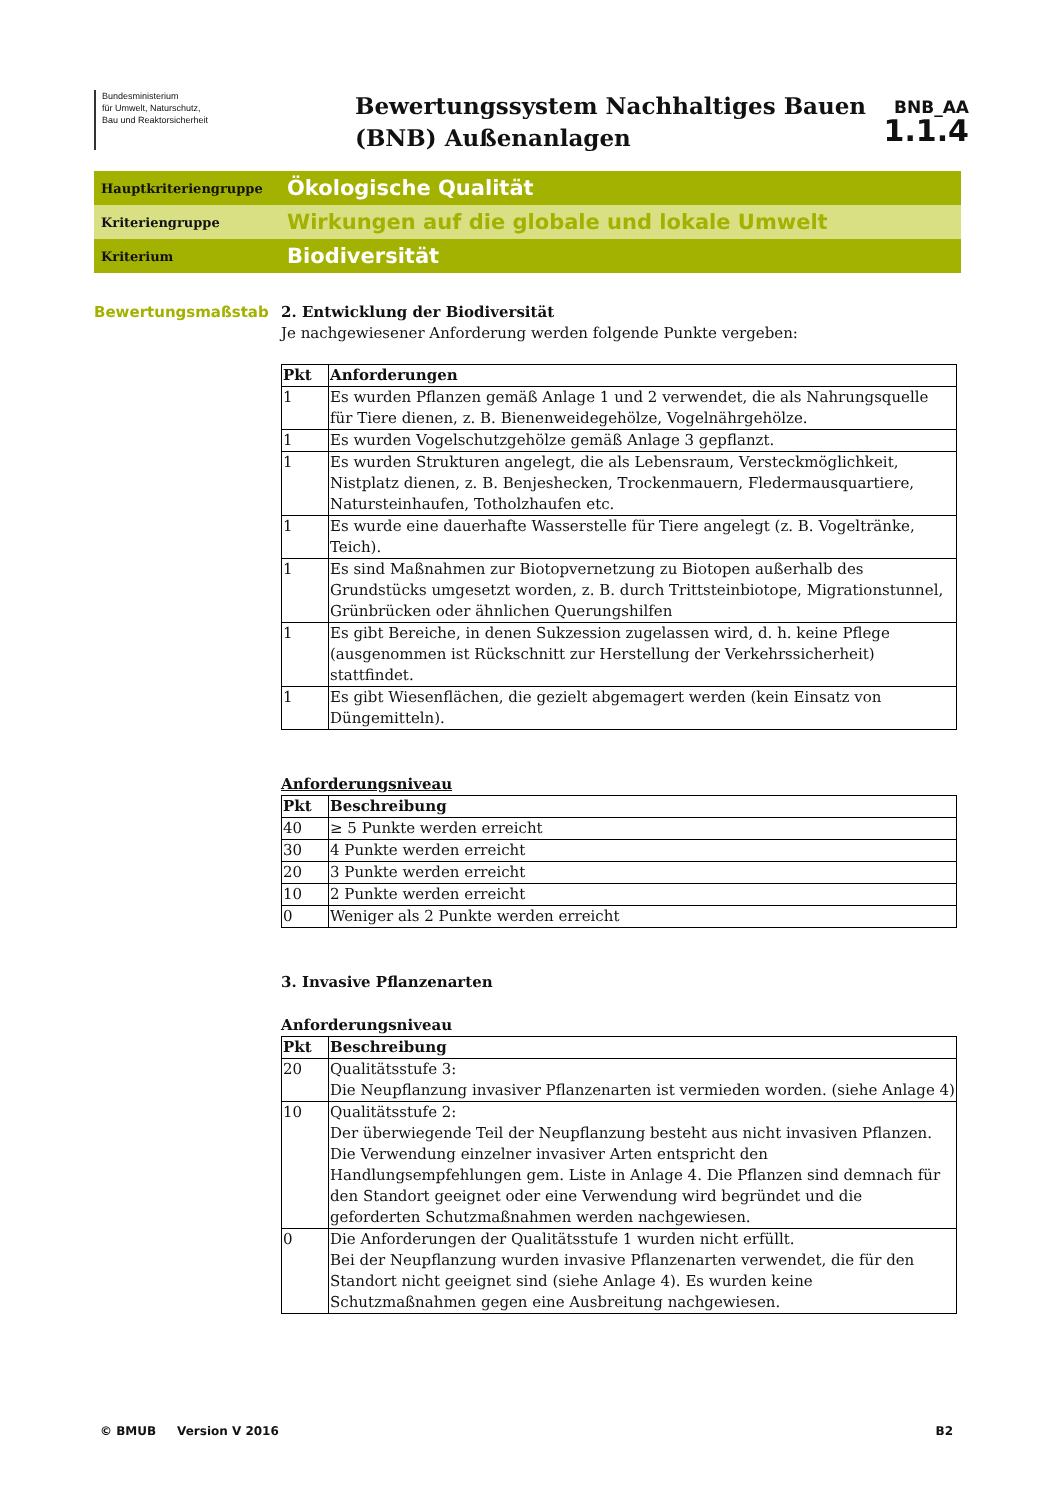Bundesministerium
für Umwelt, Naturschutz,
Bau und Reaktorsicherheit
Bewertungssystem Nachhaltiges Bauen (BNB) Außenanlagen
BNB_AA
1.1.4
Hauptkriteriengruppe
Ökologische Qualität
Kriteriengruppe
Wirkungen auf die globale und lokale Umwelt
Kriterium
Biodiversität
Bewertungsmaßstab
2. Entwicklung der Biodiversität
Je nachgewiesener Anforderung werden folgende Punkte vergeben:
| Pkt | Anforderungen |
| --- | --- |
| 1 | Es wurden Pflanzen gemäß Anlage 1 und 2 verwendet, die als Nahrungsquelle für Tiere dienen, z. B. Bienenweidegehölze, Vogelnährgehölze. |
| 1 | Es wurden Vogelschutzgehölze gemäß Anlage 3 gepflanzt. |
| 1 | Es wurden Strukturen angelegt, die als Lebensraum, Versteckmöglichkeit, Nistplatz dienen, z. B. Benjeshecken, Trockenmauern, Fledermausquartiere, Natursteinhaufen, Totholzhaufen etc. |
| 1 | Es wurde eine dauerhafte Wasserstelle für Tiere angelegt (z. B. Vogeltränke, Teich). |
| 1 | Es sind Maßnahmen zur Biotopvernetzung zu Biotopen außerhalb des Grundstücks umgesetzt worden, z. B. durch Trittsteinbiotope, Migrationstunnel, Grünbrücken oder ähnlichen Querungshilfen |
| 1 | Es gibt Bereiche, in denen Sukzession zugelassen wird, d. h. keine Pflege (ausgenommen ist Rückschnitt zur Herstellung der Verkehrssicherheit) stattfindet. |
| 1 | Es gibt Wiesenflächen, die gezielt abgemagert werden (kein Einsatz von Düngemitteln). |
Anforderungsniveau
| Pkt | Beschreibung |
| --- | --- |
| 40 | ≥ 5 Punkte werden erreicht |
| 30 | 4 Punkte werden erreicht |
| 20 | 3 Punkte werden erreicht |
| 10 | 2 Punkte werden erreicht |
| 0 | Weniger als 2 Punkte werden erreicht |
3. Invasive Pflanzenarten
Anforderungsniveau
| Pkt | Beschreibung |
| --- | --- |
| 20 | Qualitätsstufe 3: Die Neupflanzung invasiver Pflanzenarten ist vermieden worden. (siehe Anlage 4) |
| 10 | Qualitätsstufe 2: Der überwiegende Teil der Neupflanzung besteht aus nicht invasiven Pflanzen. Die Verwendung einzelner invasiver Arten entspricht den Handlungsempfehlungen gem. Liste in Anlage 4. Die Pflanzen sind demnach für den Standort geeignet oder eine Verwendung wird begründet und die geforderten Schutzmaßnahmen werden nachgewiesen. |
| 0 | Die Anforderungen der Qualitätsstufe 1 wurden nicht erfüllt. Bei der Neupflanzung wurden invasive Pflanzenarten verwendet, die für den Standort nicht geeignet sind (siehe Anlage 4). Es wurden keine Schutzmaßnahmen gegen eine Ausbreitung nachgewiesen. |
© BMUB Version V 2016 B2